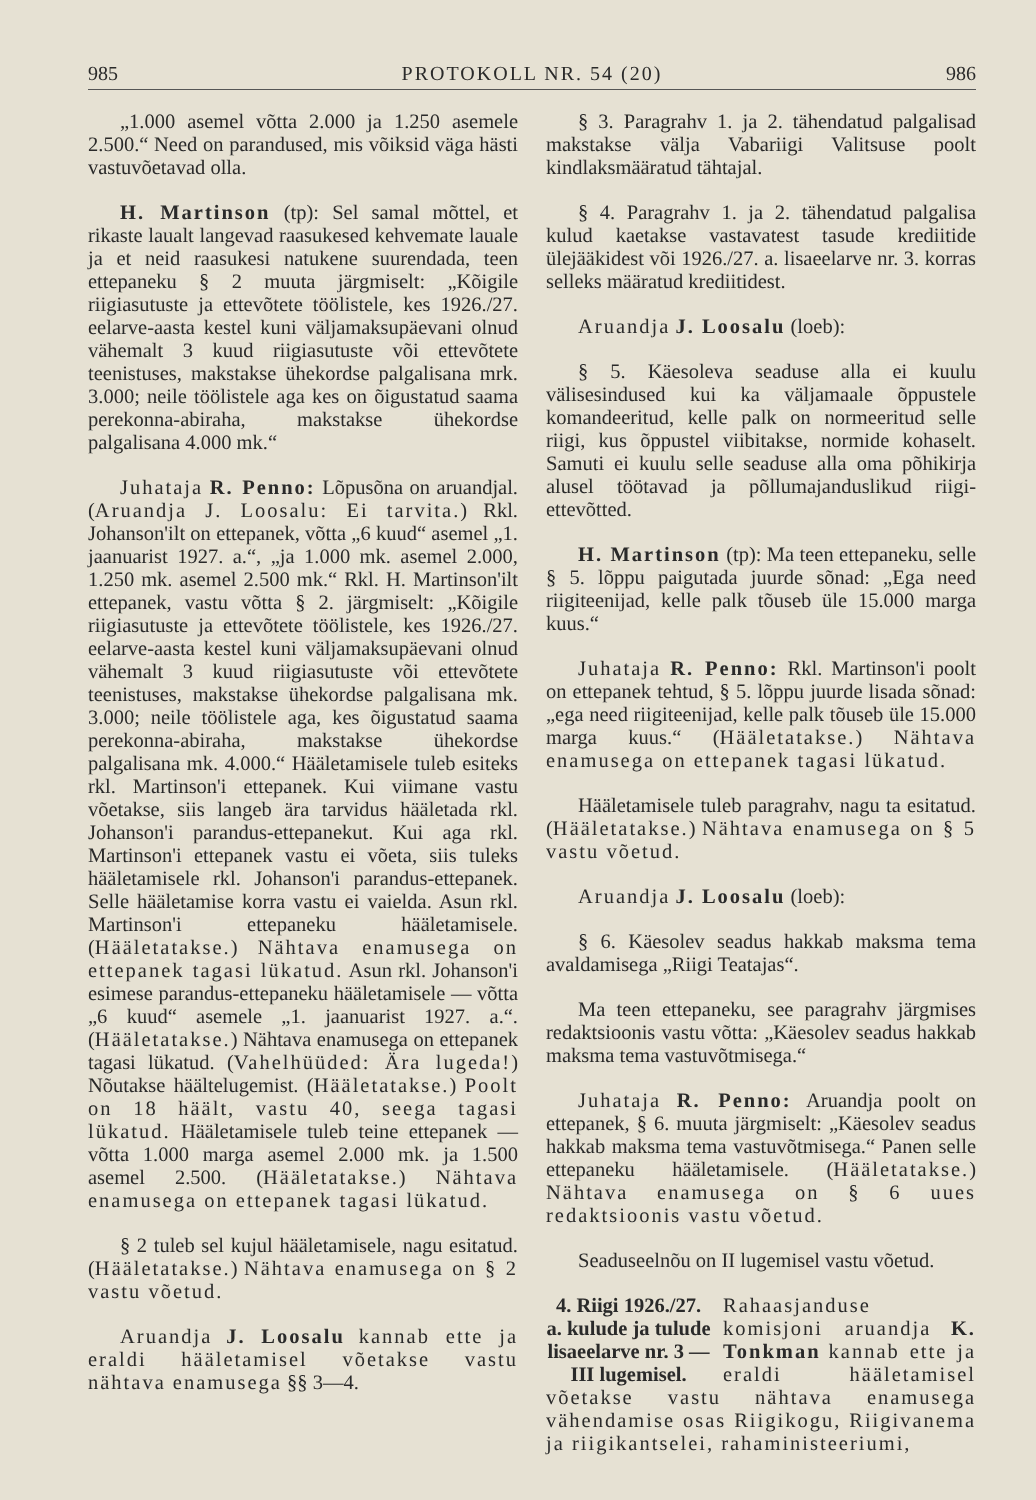985 PROTOKOLL NR. 54 (20) 986
„1.000 asemel võtta 2.000 ja 1.250 asemele 2.500.“ Need on parandused, mis võiksid väga hästi vastuvõetavad olla.
H. Martinson (tp): Sel samal mõttel, et rikaste laualt langevad raasukesed kehvemate lauale ja et neid raasukesi natukene suurendada, teen ettepaneku § 2 muuta järgmiselt: „Kõigile riigiasutuste ja ettevõtete töölistele, kes 1926./27. eelarve-aasta kestel kuni väljamaksupäevani olnud vähemalt 3 kuud riigiasutuste või ettevõtete teenistuses, makstakse ühekordse palgalisana mrk. 3.000; neile töölistele aga kes on õigustatud saama perekonna-abiraha, makstakse ühekordse palgalisana 4.000 mk.“
Juhataja R. Penno: Lõpusõna on aruandjal. (Aruandja J. Loosalu: Ei tarvita.) Rkl. Johanson'ilt on ettepanek, võtta „6 kuud“ asemel „1. jaanuarist 1927. a.“, „ja 1.000 mk. asemel 2.000, 1.250 mk. asemel 2.500 mk.“ Rkl. H. Martinson'ilt ettepanek, vastu võtta § 2. järgmiselt: „Kõigile riigiasutuste ja ettevõtete töölistele, kes 1926./27. eelarve-aasta kestel kuni väljamaksupäevani olnud vähemalt 3 kuud riigiasutuste või ettevõtete teenistuses, makstakse ühekordse palgalisana mk. 3.000; neile töölistele aga, kes õigustatud saama perekonna-abiraha, makstakse ühekordse palgalisana mk. 4.000.“ Hääletamisele tuleb esiteks rkl. Martinson'i ettepanek. Kui viimane vastu võetakse, siis langeb ära tarvidus hääletada rkl. Johanson'i parandus-ettepanekut. Kui aga rkl. Martinson'i ettepanek vastu ei võeta, siis tuleks hääletamisele rkl. Johanson'i parandus-ettepanek. Selle hääletamise korra vastu ei vaielda. Asun rkl. Martinson'i ettepaneku hääletamisele. (Hääletatakse.) Nähtava enamusega on ettepanek tagasi lükatud. Asun rkl. Johanson'i esimese parandus-ettepaneku hääletamisele — võtta „6 kuud“ asemele „1. jaanuarist 1927. a.“. (Hääletatakse.) Nähtava enamusega on ettepanek tagasi lükatud. (Vahelhüüded: Ära lugeda!) Nõutakse häältelugemist. (Hääletatakse.) Poolt on 18 häält, vastu 40, seega tagasi lükatud. Hääletamisele tuleb teine ettepanek — võtta 1.000 marga asemel 2.000 mk. ja 1.500 asemel 2.500. (Hääletatakse.) Nähtava enamusega on ettepanek tagasi lükatud.
§ 2 tuleb sel kujul hääletamisele, nagu esitatud. (Hääletatakse.) Nähtava enamusega on § 2 vastu võetud.
Aruandja J. Loosalu kannab ette ja eraldi hääletamisel võetakse vastu nähtava enamusega §§ 3—4.
§ 3. Paragrahv 1. ja 2. tähendatud palgalisad makstakse välja Vabariigi Valitsuse poolt kindlaksmääratud tähtajal.
§ 4. Paragrahv 1. ja 2. tähendatud palgalisa kulud kaetakse vastavatest tasude krediitide ülejääkidest või 1926./27. a. lisaeelarve nr. 3. korras selleks määratud krediitidest.
Aruandja J. Loosalu (loeb):
§ 5. Käesoleva seaduse alla ei kuulu välisesindused kui ka väljamaale õppustele komandeeritud, kelle palk on normeeritud selle riigi, kus õppustel viibitakse, normide kohaselt. Samuti ei kuulu selle seaduse alla oma põhikirja alusel töötavad ja põllumajanduslikud riigi-ettevõtted.
H. Martinson (tp): Ma teen ettepaneku, selle § 5. lõppu paigutada juurde sõnad: „Ega need riigiteenijad, kelle palk tõuseb üle 15.000 marga kuus.“
Juhataja R. Penno: Rkl. Martinson'i poolt on ettepanek tehtud, § 5. lõppu juurde lisada sõnad: „ega need riigiteenijad, kelle palk tõuseb üle 15.000 marga kuus.“ (Hääletatakse.) Nähtava enamusega on ettepanek tagasi lükatud.
Hääletamisele tuleb paragrahv, nagu ta esitatud. (Hääletatakse.) Nähtava enamusega on § 5 vastu võetud.
Aruandja J. Loosalu (loeb):
§ 6. Käesolev seadus hakkab maksma tema avaldamisega „Riigi Teatajas“.
Ma teen ettepaneku, see paragrahv järgmises redaktsioonis vastu võtta: „Käesolev seadus hakkab maksma tema vastuvõtmisega.“
Juhataja R. Penno: Aruandja poolt on ettepanek, § 6. muuta järgmiselt: „Käesolev seadus hakkab maksma tema vastuvõtmisega.“ Panen selle ettepaneku hääletamisele. (Hääletatakse.) Nähtava enamusega on § 6 uues redaktsioonis vastu võetud.
Seaduseelnõu on II lugemisel vastu võetud.
4. Riigi 1926./27. a. kulude ja tulude lisaeelarve nr. 3 — III lugemisel. Rahaasjanduse komisjoni aruandja K. Tonkman kannab ette ja eraldi hääletamisel võetakse vastu nähtava enamusega vähendamise osas Riigikogu, Riigivanema ja riigikantselei, rahaministeeriumi,